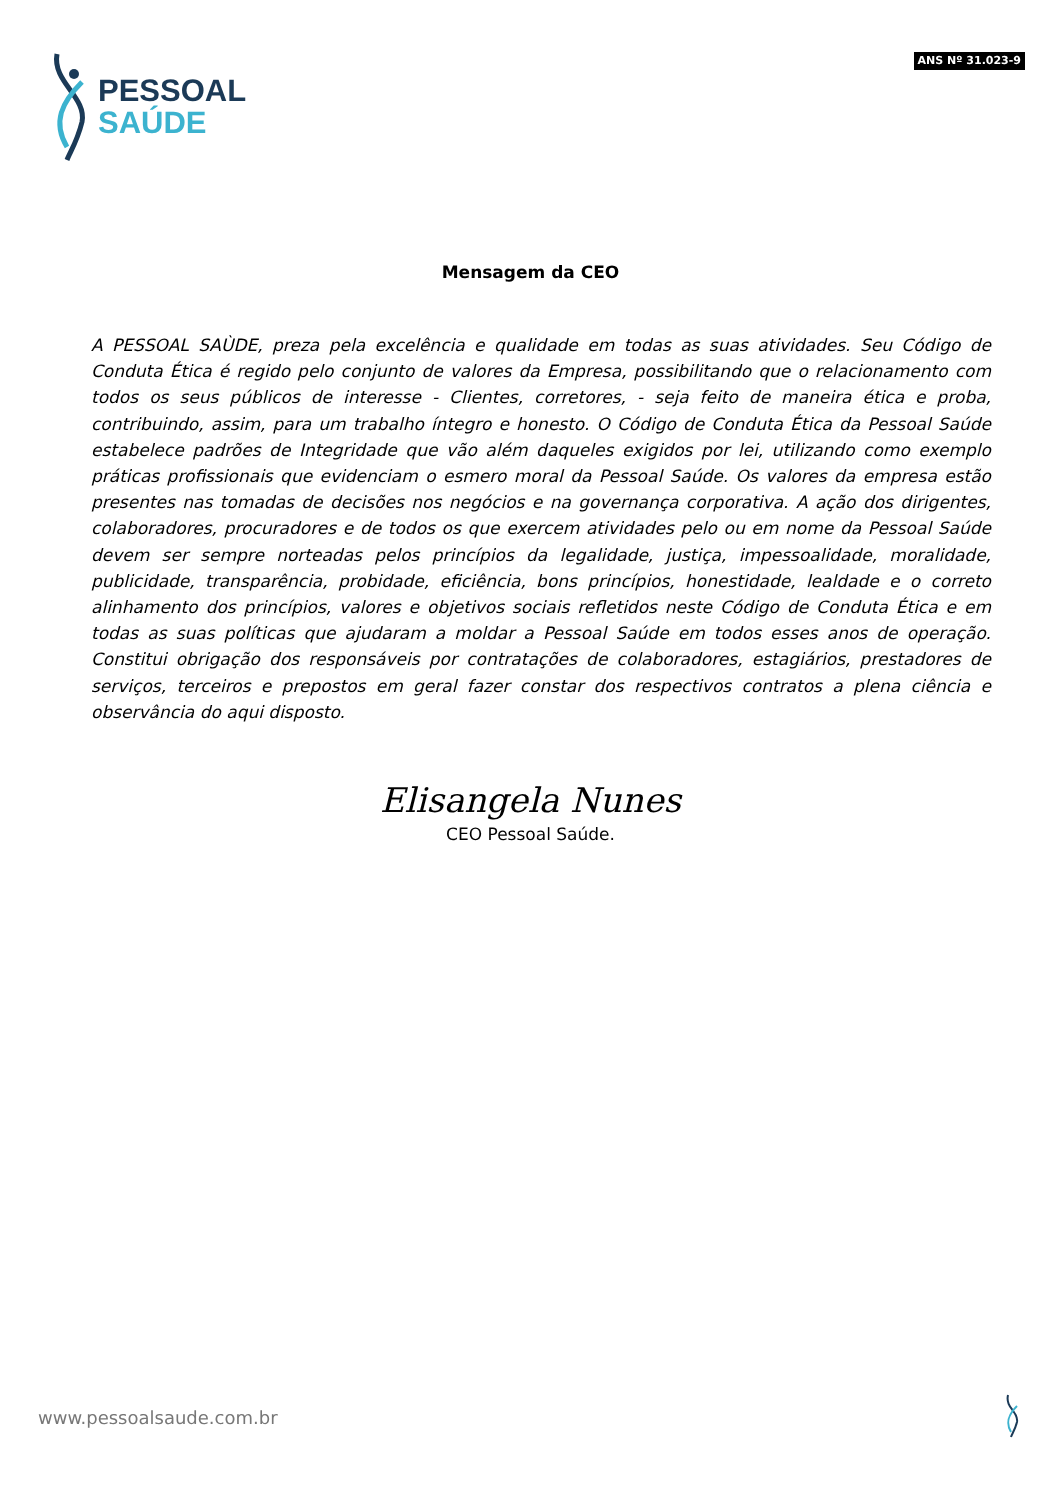PESSOAL
SAÚDE
ANS Nº 31.023-9
Mensagem da CEO
A PESSOAL SAÙDE, preza pela excelência e qualidade em todas as suas atividades. Seu Código de Conduta Ética é regido pelo conjunto de valores da Empresa, possibilitando que o relacionamento com todos os seus públicos de interesse - Clientes, corretores, - seja feito de maneira ética e proba, contribuindo, assim, para um trabalho íntegro e honesto. O Código de Conduta Ética da Pessoal Saúde estabelece padrões de Integridade que vão além daqueles exigidos por lei, utilizando como exemplo práticas profissionais que evidenciam o esmero moral da Pessoal Saúde. Os valores da empresa estão presentes nas tomadas de decisões nos negócios e na governança corporativa. A ação dos dirigentes, colaboradores, procuradores e de todos os que exercem atividades pelo ou em nome da Pessoal Saúde devem ser sempre norteadas pelos princípios da legalidade, justiça, impessoalidade, moralidade, publicidade, transparência, probidade, eficiência, bons princípios, honestidade, lealdade e o correto alinhamento dos princípios, valores e objetivos sociais refletidos neste Código de Conduta Ética e em todas as suas políticas que ajudaram a moldar a Pessoal Saúde em todos esses anos de operação. Constitui obrigação dos responsáveis por contratações de colaboradores, estagiários, prestadores de serviços, terceiros e prepostos em geral fazer constar dos respectivos contratos a plena ciência e observância do aqui disposto.
Elisangela Nunes
CEO Pessoal Saúde.
www.pessoalsaude.com.br